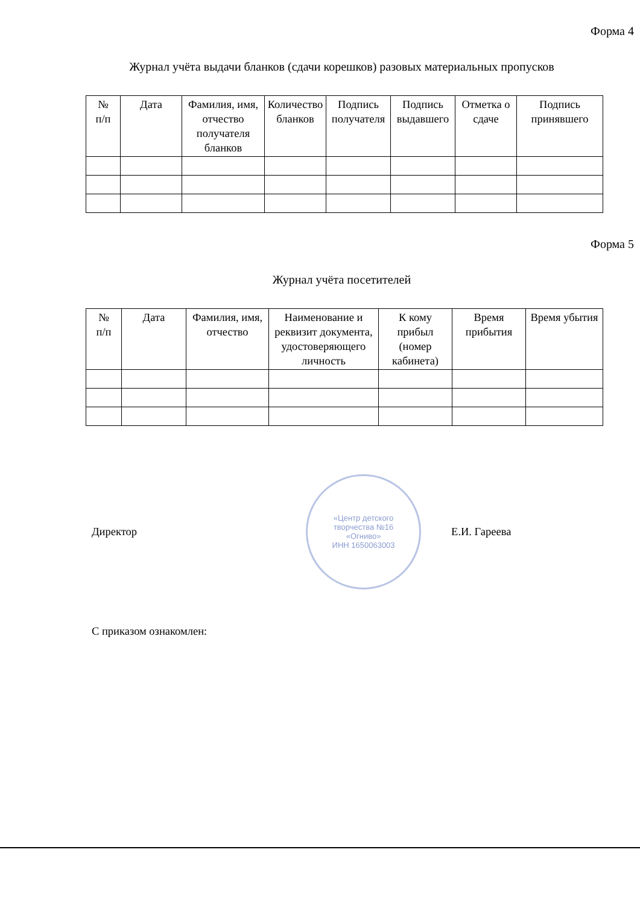Форма 4
Журнал учёта выдачи бланков (сдачи корешков) разовых материальных пропусков
| № п/п | Дата | Фамилия, имя, отчество получателя бланков | Количество бланков | Подпись получателя | Подпись выдавшего | Отметка о сдаче | Подпись принявшего |
| --- | --- | --- | --- | --- | --- | --- | --- |
Форма 5
Журнал учёта посетителей
| № п/п | Дата | Фамилия, имя, отчество | Наименование и реквизит документа, удостоверяющего личность | К кому прибыл (номер кабинета) | Время прибытия | Время убытия |
| --- | --- | --- | --- | --- | --- | --- |
Директор
«Центр детского
творчества №16
«Огниво»
ИНН 1650063003
Е.И. Гареева
С приказом ознакомлен: